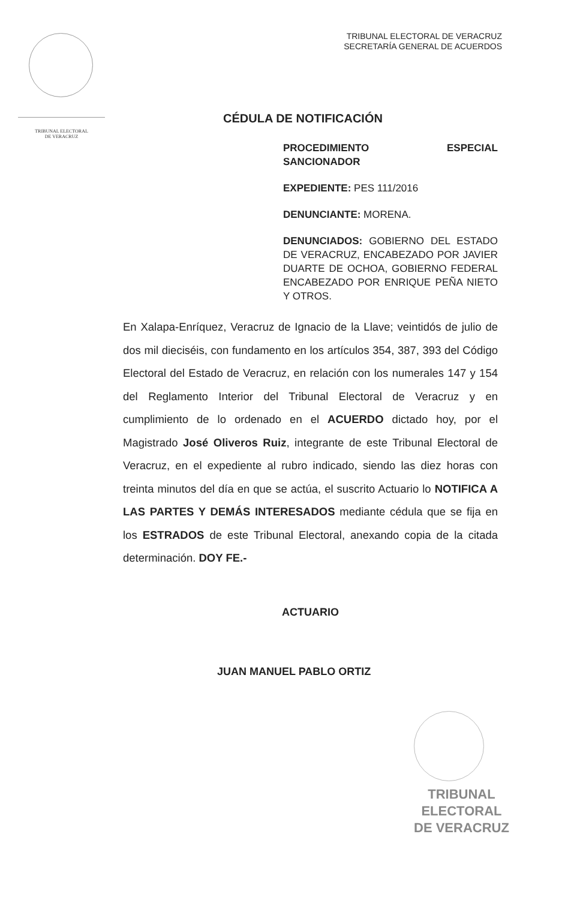TRIBUNAL ELECTORAL
DE VERACRUZ
TRIBUNAL ELECTORAL DE VERACRUZ
SECRETARÍA GENERAL DE ACUERDOS
CÉDULA DE NOTIFICACIÓN
PROCEDIMIENTO ESPECIAL SANCIONADOR
EXPEDIENTE: PES 111/2016
DENUNCIANTE: MORENA.
DENUNCIADOS: GOBIERNO DEL ESTADO DE VERACRUZ, ENCABEZADO POR JAVIER DUARTE DE OCHOA, GOBIERNO FEDERAL ENCABEZADO POR ENRIQUE PEÑA NIETO Y OTROS.
En Xalapa-Enríquez, Veracruz de Ignacio de la Llave; veintidós de julio de dos mil dieciséis, con fundamento en los artículos 354, 387, 393 del Código Electoral del Estado de Veracruz, en relación con los numerales 147 y 154 del Reglamento Interior del Tribunal Electoral de Veracruz y en cumplimiento de lo ordenado en el ACUERDO dictado hoy, por el Magistrado José Oliveros Ruiz, integrante de este Tribunal Electoral de Veracruz, en el expediente al rubro indicado, siendo las diez horas con treinta minutos del día en que se actúa, el suscrito Actuario lo NOTIFICA A LAS PARTES Y DEMÁS INTERESADOS mediante cédula que se fija en los ESTRADOS de este Tribunal Electoral, anexando copia de la citada determinación. DOY FE.-
ACTUARIO
JUAN MANUEL PABLO ORTIZ
TRIBUNAL
ELECTORAL
DE VERACRUZ